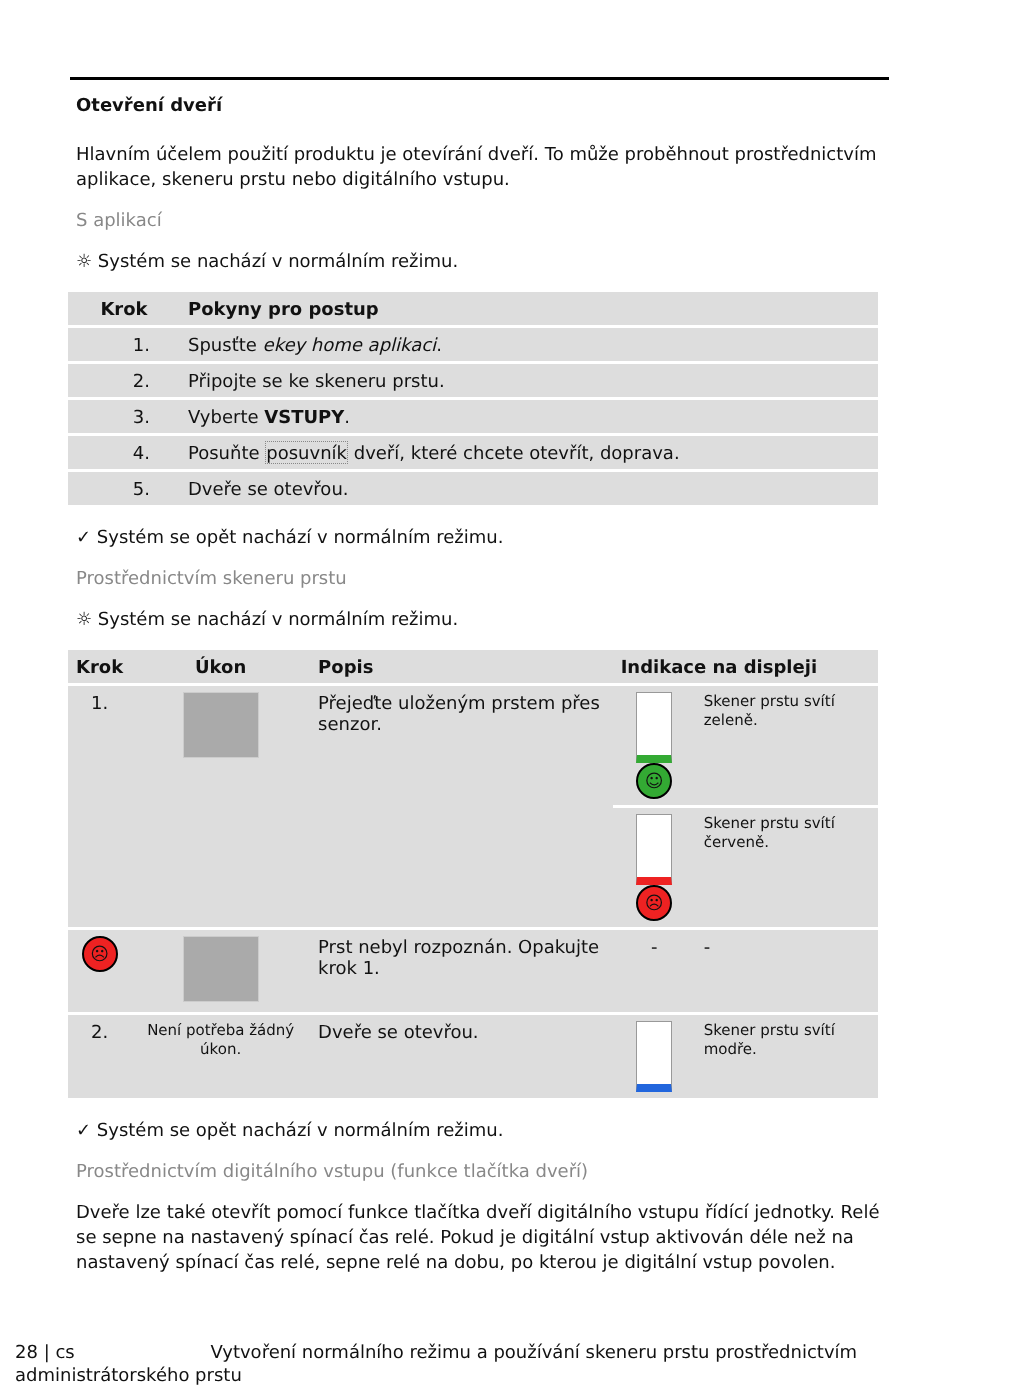Otevření dveří
Hlavním účelem použití produktu je otevírání dveří. To může proběhnout prostřednictvím aplikace, skeneru prstu nebo digitálního vstupu.
S aplikací
☼ Systém se nachází v normálním režimu.
| Krok | Pokyny pro postup |
| --- | --- |
| 1. | Spusťte ekey home aplikaci . |
| 2. | Připojte se ke skeneru prstu. |
| 3. | Vyberte VSTUPY . |
| 4. | Posuňte posuvník dveří, které chcete otevřít, doprava. |
| 5. | Dveře se otevřou. |
✓ Systém se opět nachází v normálním režimu.
Prostřednictvím skeneru prstu
☼ Systém se nachází v normálním režimu.
| Krok | Úkon | Popis | Indikace na displeji | |
| --- | --- | --- | --- | --- |
| 1. | | Přejeďte uloženým prstem přes senzor. | ☺ | Skener prstu svítí zeleně. |
| | | | ☹ | Skener prstu svítí červeně. |
| ☹ | | Prst nebyl rozpoznán. Opakujte krok 1. | - | - |
| 2. | Není potřeba žádný úkon. | Dveře se otevřou. | | Skener prstu svítí modře. |
✓ Systém se opět nachází v normálním režimu.
Prostřednictvím digitálního vstupu (funkce tlačítka dveří)
Dveře lze také otevřít pomocí funkce tlačítka dveří digitálního vstupu řídící jednotky. Relé se sepne na nastavený spínací čas relé. Pokud je digitální vstup aktivován déle než na nastavený spínací čas relé, sepne relé na dobu, po kterou je digitální vstup povolen.
28 | cs Vytvoření normálního režimu a používání skeneru prstu prostřednictvím
administrátorského prstu